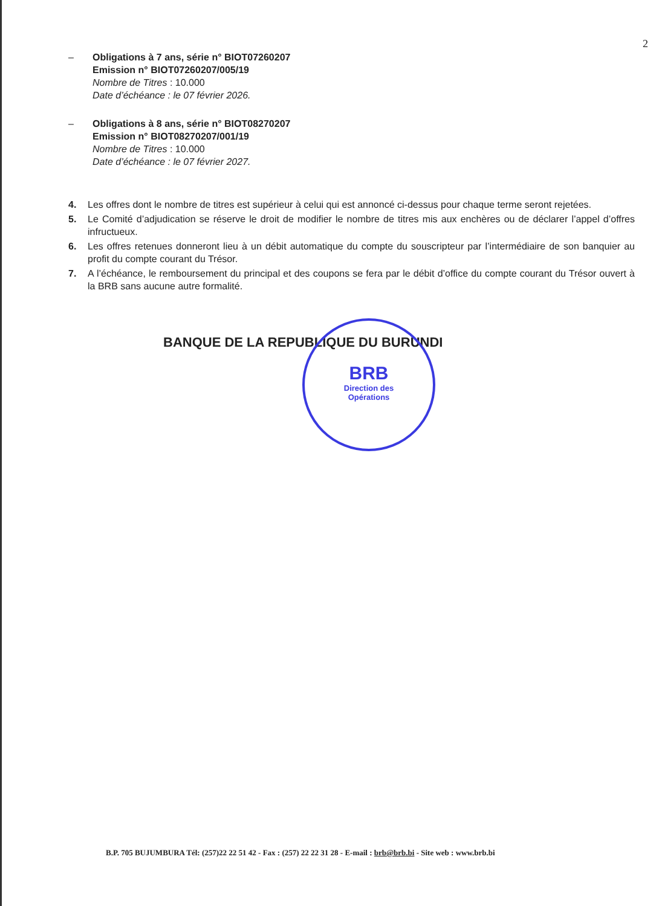2
– Obligations à 7 ans, série n° BIOT07260207
Emission n° BIOT07260207/005/19
Nombre de Titres : 10.000
Date d’échéance : le 07 février 2026.
– Obligations à 8 ans, série n° BIOT08270207
Emission n° BIOT08270207/001/19
Nombre de Titres : 10.000
Date d’échéance : le 07 février 2027.
4. Les offres dont le nombre de titres est supérieur à celui qui est annoncé ci-dessus pour chaque terme seront rejetées.
5. Le Comité d’adjudication se réserve le droit de modifier le nombre de titres mis aux enchères ou de déclarer l’appel d’offres infructueux.
6. Les offres retenues donneront lieu à un débit automatique du compte du souscripteur par l’intermédiaire de son banquier au profit du compte courant du Trésor.
7. A l’échéance, le remboursement du principal et des coupons se fera par le débit d’office du compte courant du Trésor ouvert à la BRB sans aucune autre formalité.
BANQUE DE LA REPUBLIQUE DU BURUNDI
BRB
Direction des
Opérations
B.P. 705 BUJUMBURA Tél: (257)22 22 51 42 - Fax : (257) 22 22 31 28 - E-mail : brb@brb.bi - Site web : www.brb.bi